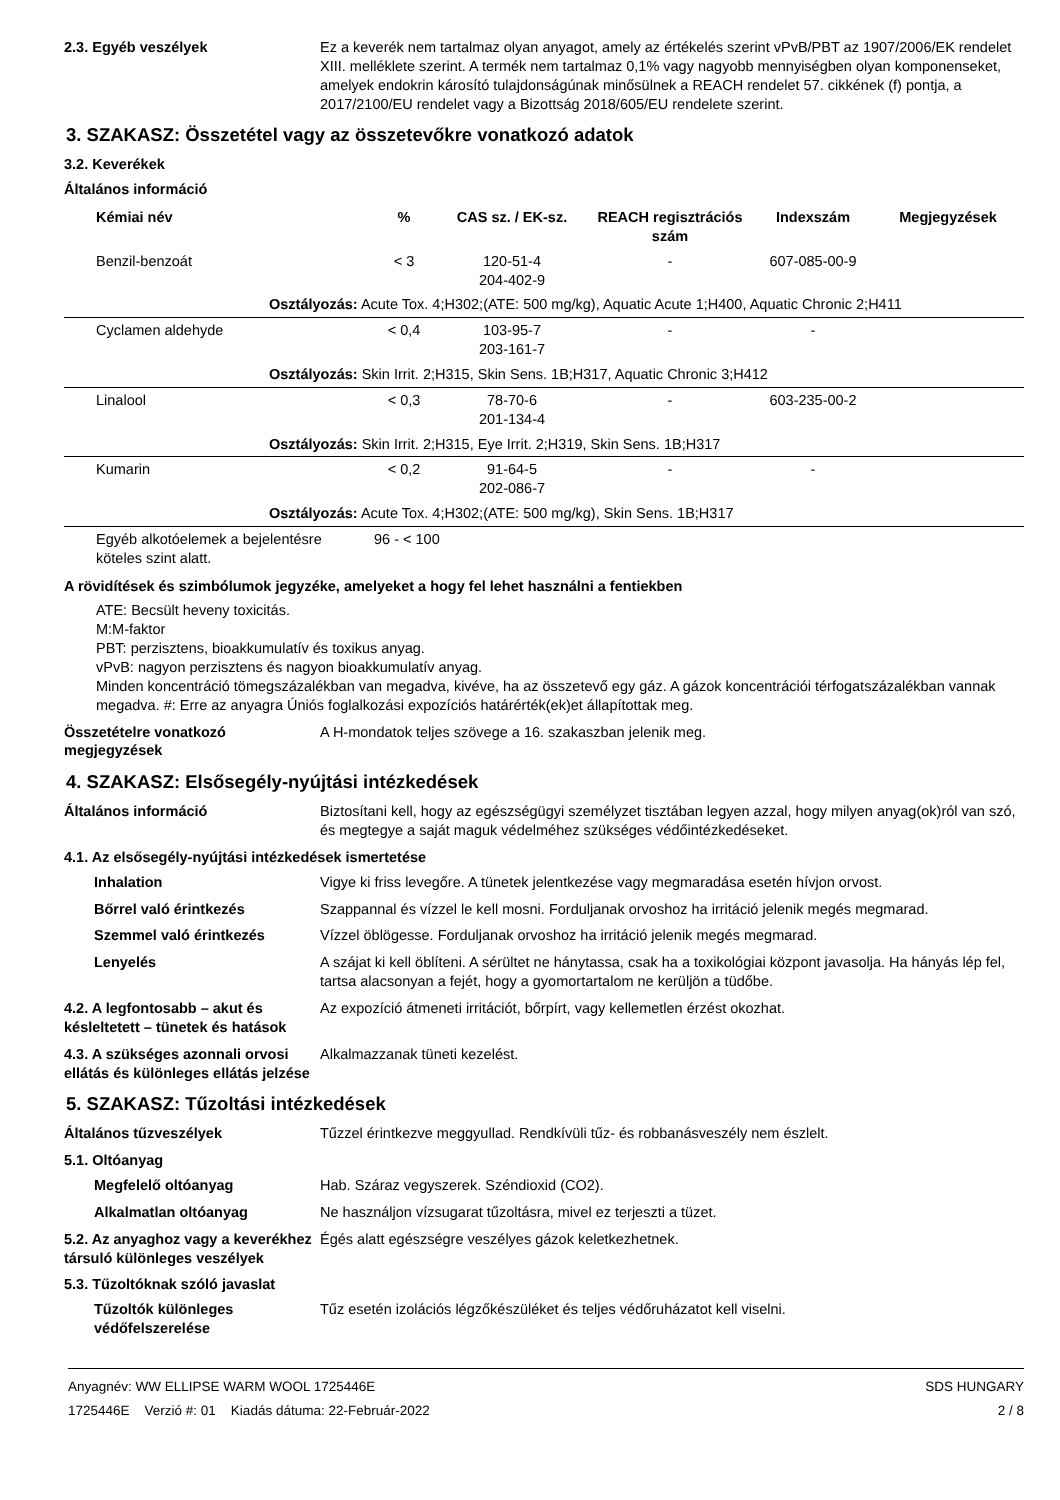2.3. Egyéb veszélyek Ez a keverék nem tartalmaz olyan anyagot, amely az értékelés szerint vPvB/PBT az 1907/2006/EK rendelet XIII. melléklete szerint. A termék nem tartalmaz 0,1% vagy nagyobb mennyiségben olyan komponenseket, amelyek endokrin károsító tulajdonságúnak minősülnek a REACH rendelet 57. cikkének (f) pontja, a 2017/2100/EU rendelet vagy a Bizottság 2018/605/EU rendelete szerint.
3. SZAKASZ: Összetétel vagy az összetevőkre vonatkozó adatok
3.2. Keverékek
Általános információ
| Kémiai név | % | CAS sz. / EK-sz. | REACH regisztrációs szám | Indexszám | Megjegyzések |
| --- | --- | --- | --- | --- | --- |
| Benzil-benzoát | < 3 | 120-51-4 204-402-9 | - | 607-085-00-9 | |
| Osztályozás: Acute Tox. 4;H302;(ATE: 500 mg/kg), Aquatic Acute 1;H400, Aquatic Chronic 2;H411 | | | | | |
| Cyclamen aldehyde | < 0,4 | 103-95-7 203-161-7 | - | - | |
| Osztályozás: Skin Irrit. 2;H315, Skin Sens. 1B;H317, Aquatic Chronic 3;H412 | | | | | |
| Linalool | < 0,3 | 78-70-6 201-134-4 | - | 603-235-00-2 | |
| Osztályozás: Skin Irrit. 2;H315, Eye Irrit. 2;H319, Skin Sens. 1B;H317 | | | | | |
| Kumarin | < 0,2 | 91-64-5 202-086-7 | - | - | |
| Osztályozás: Acute Tox. 4;H302;(ATE: 500 mg/kg), Skin Sens. 1B;H317 | | | | | |
| Egyéb alkotóelemek a bejelentésre köteles szint alatt. | 96 - < 100 | | | | |
A rövidítések és szimbólumok jegyzéke, amelyeket a hogy fel lehet használni a fentiekben
ATE: Becsült heveny toxicitás.
M:M-faktor
PBT: perzisztens, bioakkumulatív és toxikus anyag.
vPvB: nagyon perzisztens és nagyon bioakkumulatív anyag.
Minden koncentráció tömegszázalékban van megadva, kivéve, ha az összetevő egy gáz. A gázok koncentrációi térfogatszázalékban vannak megadva. #: Erre az anyagra Úniós foglalkozási expozíciós határérték(ek)et állapítottak meg.
Összetételre vonatkozó megjegyzések
A H-mondatok teljes szövege a 16. szakaszban jelenik meg.
4. SZAKASZ: Elsősegély-nyújtási intézkedések
Általános információ Biztosítani kell, hogy az egészségügyi személyzet tisztában legyen azzal, hogy milyen anyag(ok)ról van szó, és megtegye a saját maguk védelméhez szükséges védőintézkedéseket.
4.1. Az elsősegély-nyújtási intézkedések ismertetése
Inhalation Vigye ki friss levegőre. A tünetek jelentkezése vagy megmaradása esetén hívjon orvost.
Bőrrel való érintkezés Szappannal és vízzel le kell mosni. Forduljanak orvoshoz ha irritáció jelenik megés megmarad.
Szemmel való érintkezés Vízzel öblögesse. Forduljanak orvoshoz ha irritáció jelenik megés megmarad.
Lenyelés A szájat ki kell öblíteni. A sérültet ne hánytassa, csak ha a toxikológiai központ javasolja. Ha hányás lép fel, tartsa alacsonyan a fejét, hogy a gyomortartalom ne kerüljön a tüdőbe.
4.2. A legfontosabb – akut és késleltetett – tünetek és hatások
Az expozíció átmeneti irritációt, bőrpírt, vagy kellemetlen érzést okozhat.
4.3. A szükséges azonnali orvosi ellátás és különleges ellátás jelzése
Alkalmazzanak tüneti kezelést.
5. SZAKASZ: Tűzoltási intézkedések
Általános tűzveszélyek Tűzzel érintkezve meggyullad. Rendkívüli tűz- és robbanásveszély nem észlelt.
5.1. Oltóanyag
Megfelelő oltóanyag Hab. Száraz vegyszerek. Széndioxid (CO2).
Alkalmatlan oltóanyag Ne használjon vízsugarat tűzoltásra, mivel ez terjeszti a tüzet.
5.2. Az anyaghoz vagy a keverékhez társuló különleges veszélyek
Égés alatt egészségre veszélyes gázok keletkezhetnek.
5.3. Tűzoltóknak szóló javaslat
Tűzoltók különleges védőfelszerelése
Tűz esetén izolációs légzőkészüléket és teljes védőruházatot kell viselni.
Anyagnév: WW ELLIPSE WARM WOOL 1725446E
1725446E Verzió #: 01 Kiadás dátuma: 22-Február-2022
SDS HUNGARY
2 / 8